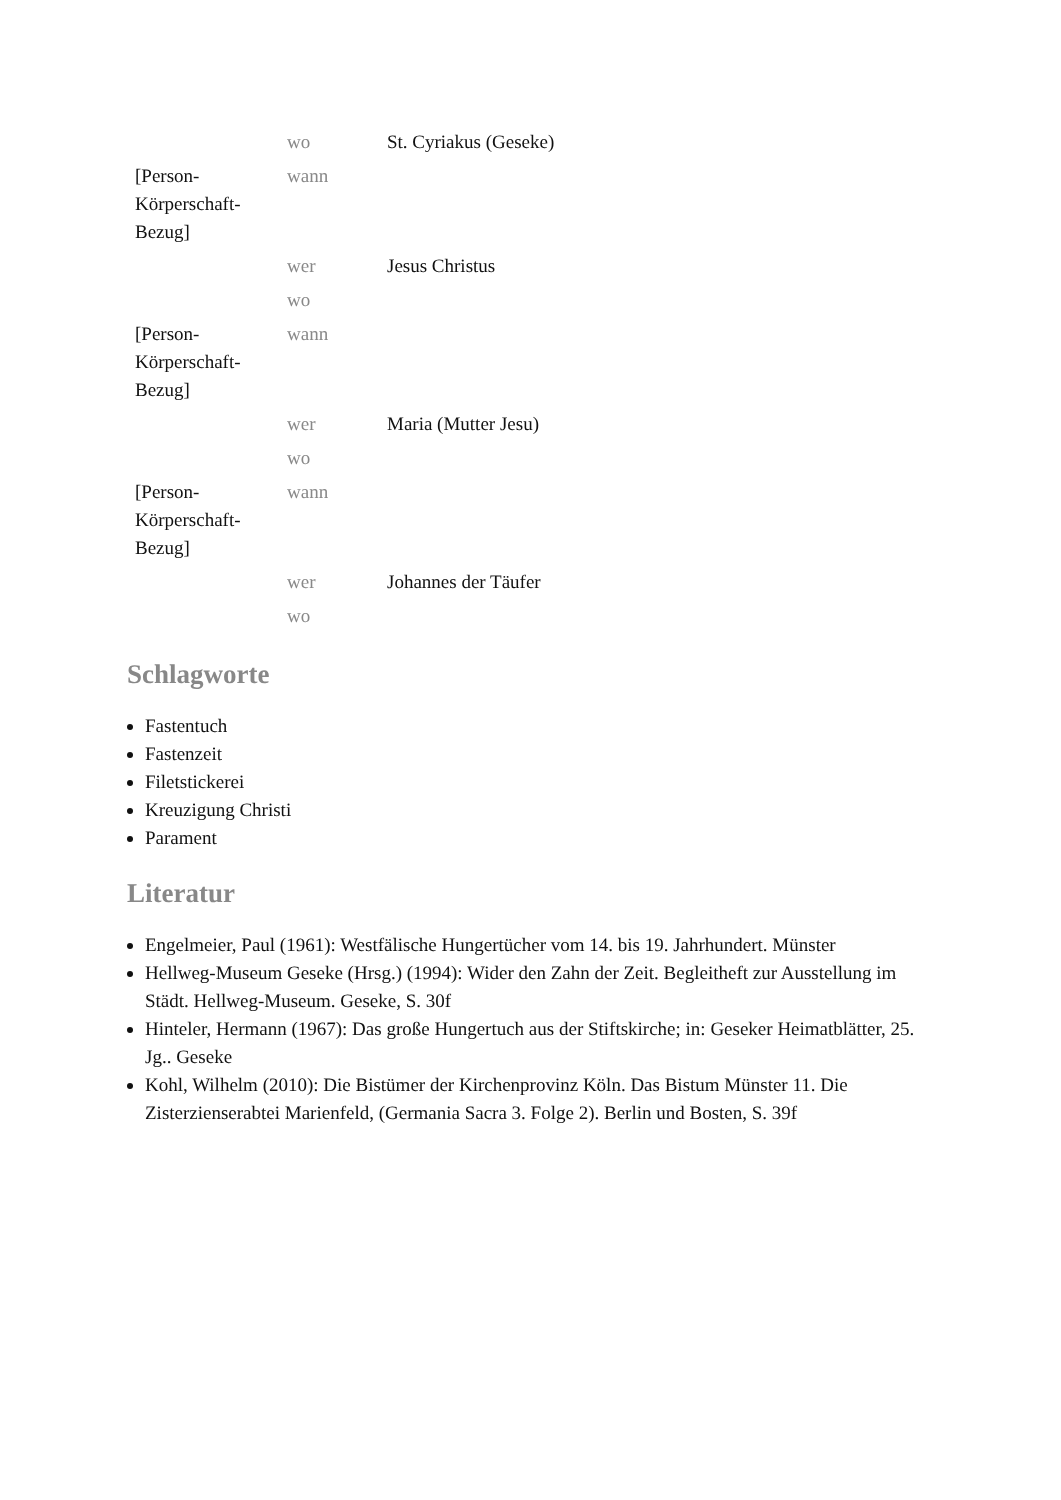| | wo | St. Cyriakus (Geseke) |
| [Person- Körperschaft- Bezug] | wann | |
| | wer | Jesus Christus |
| | wo | |
| [Person- Körperschaft- Bezug] | wann | |
| | wer | Maria (Mutter Jesu) |
| | wo | |
| [Person- Körperschaft- Bezug] | wann | |
| | wer | Johannes der Täufer |
| | wo | |
Schlagworte
Fastentuch
Fastenzeit
Filetstickerei
Kreuzigung Christi
Parament
Literatur
Engelmeier, Paul (1961): Westfälische Hungertücher vom 14. bis 19. Jahrhundert. Münster
Hellweg-Museum Geseke (Hrsg.) (1994): Wider den Zahn der Zeit. Begleitheft zur Ausstellung im Städt. Hellweg-Museum. Geseke, S. 30f
Hinteler, Hermann (1967): Das große Hungertuch aus der Stiftskirche; in: Geseker Heimatblätter, 25. Jg.. Geseke
Kohl, Wilhelm (2010): Die Bistümer der Kirchenprovinz Köln. Das Bistum Münster 11. Die Zisterzienserabtei Marienfeld, (Germania Sacra 3. Folge 2). Berlin und Bosten, S. 39f